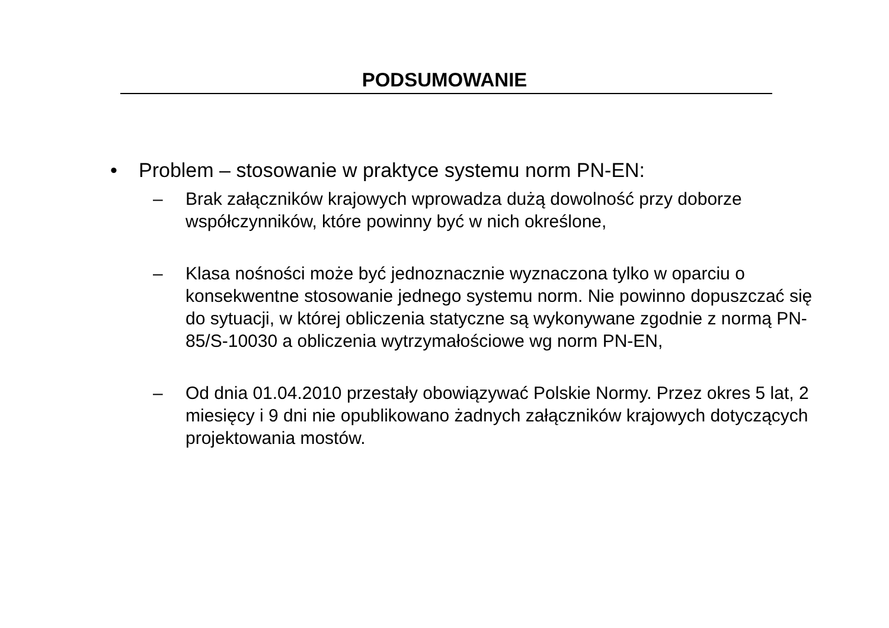PODSUMOWANIE
• Problem – stosowanie w praktyce systemu norm PN-EN:
– Brak załączników krajowych wprowadza dużą dowolność przy doborze współczynników, które powinny być w nich określone,
– Klasa nośności może być jednoznacznie wyznaczona tylko w oparciu o konsekwentne stosowanie jednego systemu norm. Nie powinno dopuszczać się do sytuacji, w której obliczenia statyczne są wykonywane zgodnie z normą PN-85/S-10030 a obliczenia wytrzymałościowe wg norm PN-EN,
– Od dnia 01.04.2010 przestały obowiązywać Polskie Normy. Przez okres 5 lat, 2 miesięcy i 9 dni nie opublikowano żadnych załączników krajowych dotyczących projektowania mostów.